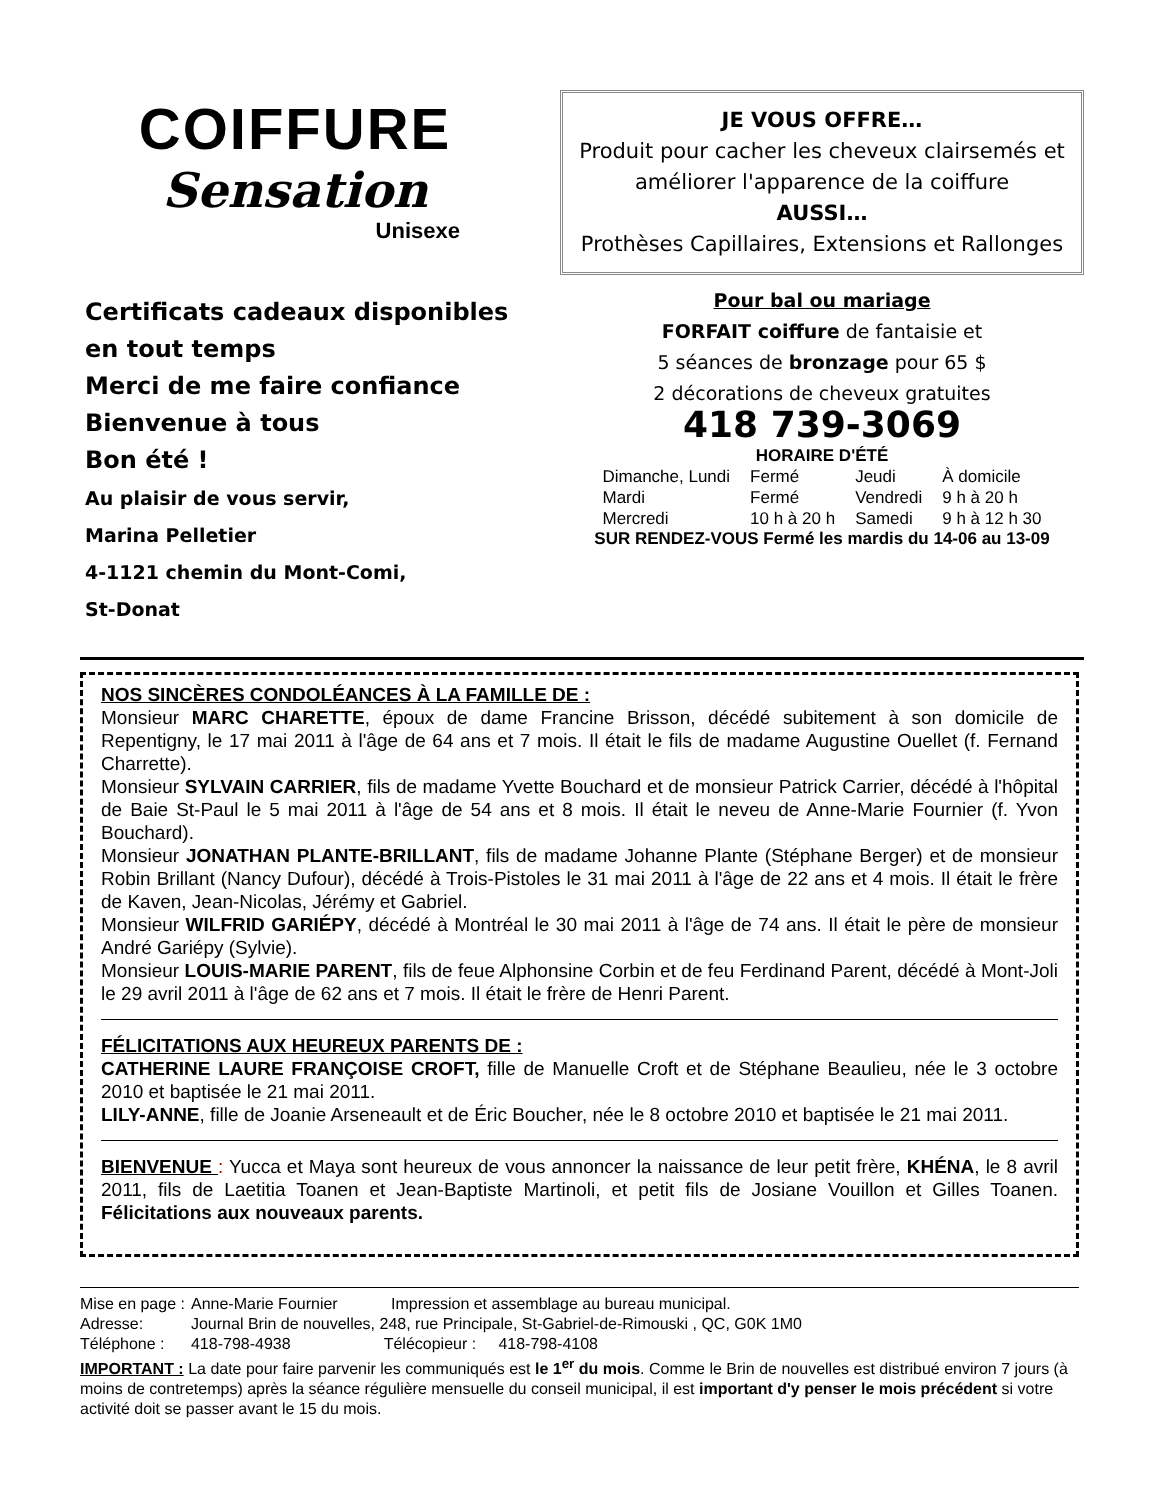COIFFURE
Sensation
Unisexe
Certificats cadeaux disponibles
en tout temps
Merci de me faire confiance
Bienvenue à tous
Bon été !
Au plaisir de vous servir,
Marina Pelletier
4-1121 chemin du Mont-Comi,
St-Donat
JE VOUS OFFRE…
Produit pour cacher les cheveux clairsemés et améliorer l'apparence de la coiffure
AUSSI…
Prothèses Capillaires, Extensions et Rallonges
Pour bal ou mariage
FORFAIT coiffure de fantaisie et
5 séances de bronzage pour 65 $
2 décorations de cheveux gratuites
418 739-3069
HORAIRE D'ÉTÉ
| Dimanche, Lundi | Fermé | Jeudi | À domicile |
| Mardi | Fermé | Vendredi | 9 h à 20 h |
| Mercredi | 10 h à 20 h | Samedi | 9 h à 12 h 30 |
SUR RENDEZ-VOUS Fermé les mardis du 14-06 au 13-09
NOS SINCÈRES CONDOLÉANCES À LA FAMILLE DE :
Monsieur MARC CHARETTE, époux de dame Francine Brisson, décédé subitement à son domicile de Repentigny, le 17 mai 2011 à l'âge de 64 ans et 7 mois. Il était le fils de madame Augustine Ouellet (f. Fernand Charrette).
Monsieur SYLVAIN CARRIER, fils de madame Yvette Bouchard et de monsieur Patrick Carrier, décédé à l'hôpital de Baie St-Paul le 5 mai 2011 à l'âge de 54 ans et 8 mois. Il était le neveu de Anne-Marie Fournier (f. Yvon Bouchard).
Monsieur JONATHAN PLANTE-BRILLANT, fils de madame Johanne Plante (Stéphane Berger) et de monsieur Robin Brillant (Nancy Dufour), décédé à Trois-Pistoles le 31 mai 2011 à l'âge de 22 ans et 4 mois. Il était le frère de Kaven, Jean-Nicolas, Jérémy et Gabriel.
Monsieur WILFRID GARIÉPY, décédé à Montréal le 30 mai 2011 à l'âge de 74 ans. Il était le père de monsieur André Gariépy (Sylvie).
Monsieur LOUIS-MARIE PARENT, fils de feue Alphonsine Corbin et de feu Ferdinand Parent, décédé à Mont-Joli le 29 avril 2011 à l'âge de 62 ans et 7 mois. Il était le frère de Henri Parent.
FÉLICITATIONS AUX HEUREUX PARENTS DE :
CATHERINE LAURE FRANÇOISE CROFT, fille de Manuelle Croft et de Stéphane Beaulieu, née le 3 octobre 2010 et baptisée le 21 mai 2011.
LILY-ANNE, fille de Joanie Arseneault et de Éric Boucher, née le 8 octobre 2010 et baptisée le 21 mai 2011.
BIENVENUE : Yucca et Maya sont heureux de vous annoncer la naissance de leur petit frère, KHÉNA, le 8 avril 2011, fils de Laetitia Toanen et Jean-Baptiste Martinoli, et petit fils de Josiane Vouillon et Gilles Toanen. Félicitations aux nouveaux parents.
| Mise en page : | Anne-Marie Fournier Impression et assemblage au bureau municipal. |
| Adresse: | Journal Brin de nouvelles, 248, rue Principale, St-Gabriel-de-Rimouski , QC, G0K 1M0 |
| Téléphone : | 418-798-4938 Télécopieur : 418-798-4108 |
IMPORTANT : La date pour faire parvenir les communiqués est le 1<sup>er</sup> du mois. Comme le Brin de nouvelles est distribué environ 7 jours (à moins de contretemps) après la séance régulière mensuelle du conseil municipal, il est important d'y penser le mois précédent si votre activité doit se passer avant le 15 du mois.